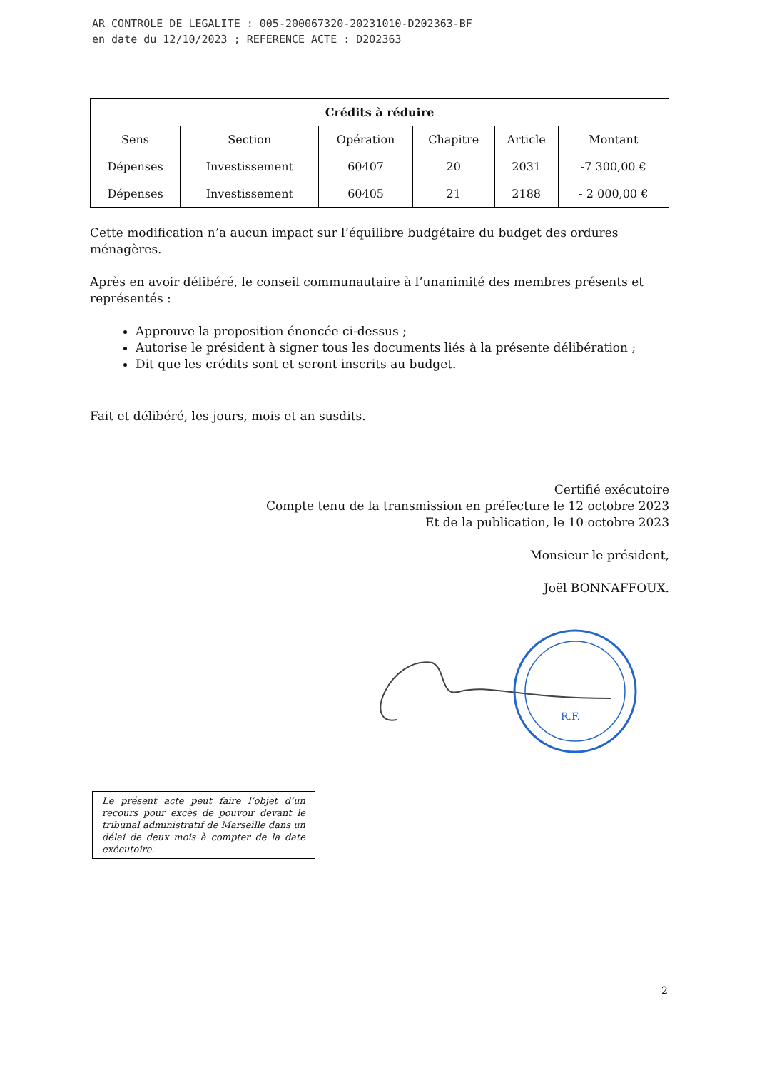AR CONTROLE DE LEGALITE : 005-200067320-20231010-D202363-BF
en date du 12/10/2023 ; REFERENCE ACTE : D202363
| Crédits à réduire | | | | | |
| --- | --- | --- | --- | --- | --- |
| Sens | Section | Opération | Chapitre | Article | Montant |
| Dépenses | Investissement | 60407 | 20 | 2031 | -7 300,00 € |
| Dépenses | Investissement | 60405 | 21 | 2188 | - 2 000,00 € |
Cette modification n’a aucun impact sur l’équilibre budgétaire du budget des ordures ménagères.
Après en avoir délibéré, le conseil communautaire à l’unanimité des membres présents et représentés :
Approuve la proposition énoncée ci-dessus ;
Autorise le président à signer tous les documents liés à la présente délibération ;
Dit que les crédits sont et seront inscrits au budget.
Fait et délibéré, les jours, mois et an susdits.
Certifié exécutoire
Compte tenu de la transmission en préfecture le 12 octobre 2023
Et de la publication, le 10 octobre 2023
Monsieur le président,
Joël BONNAFFOUX.
R.F.
Le présent acte peut faire l’objet d’un recours pour excès de pouvoir devant le tribunal administratif de Marseille dans un délai de deux mois à compter de la date exécutoire.
2